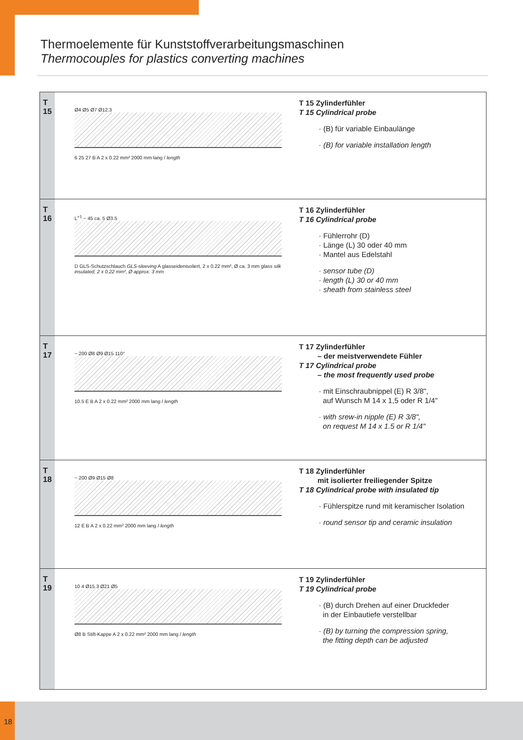Thermoelemente für Kunststoffverarbeitungsmaschinen
Thermocouples for plastics converting machines
T
15
Ø4 Ø5 Ø7 Ø12.3
6 25 27 B A 2 x 0.22 mm² 2000 mm lang / length
T 15 Zylinderfühler
T 15 Cylindrical probe
· (B) für variable Einbaulänge
· (B) for variable installation length
T
16
L<sup>+1</sup> ~ 45 ca. 5 Ø3.5
D GLS-Schutzschlauch GLS-sleeving A glasseidenisoliert, 2 x 0.22 mm², Ø ca. 3 mm glass silk insulated, 2 x 0.22 mm², Ø approx. 3 mm
T 16 Zylinderfühler
T 16 Cylindrical probe
· Fühlerrohr (D)
· Länge (L) 30 oder 40 mm
· Mantel aus Edelstahl
· sensor tube (D)
· length (L) 30 or 40 mm
· sheath from stainless steel
T
17
~ 200 Ø8 Ø9 Ø15 110°
10.5 E B A 2 x 0.22 mm² 2000 mm lang / length
T 17 Zylinderfühler
– der meistverwendete Fühler
T 17 Cylindrical probe
– the most frequently used probe
· mit Einschraubnippel (E) R 3/8",
auf Wunsch M 14 x 1,5 oder R 1/4"
· with srew-in nipple (E) R 3/8",
on request M 14 x 1.5 or R 1/4"
T
18
~ 200 Ø9 Ø15 Ø8
12 E B A 2 x 0.22 mm² 2000 mm lang / length
T 18 Zylinderfühler
mit isolierter freiliegender Spitze
T 18 Cylindrical probe with insulated tip
· Fühlerspitze rund mit keramischer Isolation
· round sensor tip and ceramic insulation
T
19
10 4 Ø15.3 Ø21 Ø5
Ø8 B Stift-Kappe A 2 x 0.22 mm² 2000 mm lang / length
T 19 Zylinderfühler
T 19 Cylindrical probe
· (B) durch Drehen auf einer Druckfeder
in der Einbautiefe verstellbar
· (B) by turning the compression spring,
the fitting depth can be adjusted
18